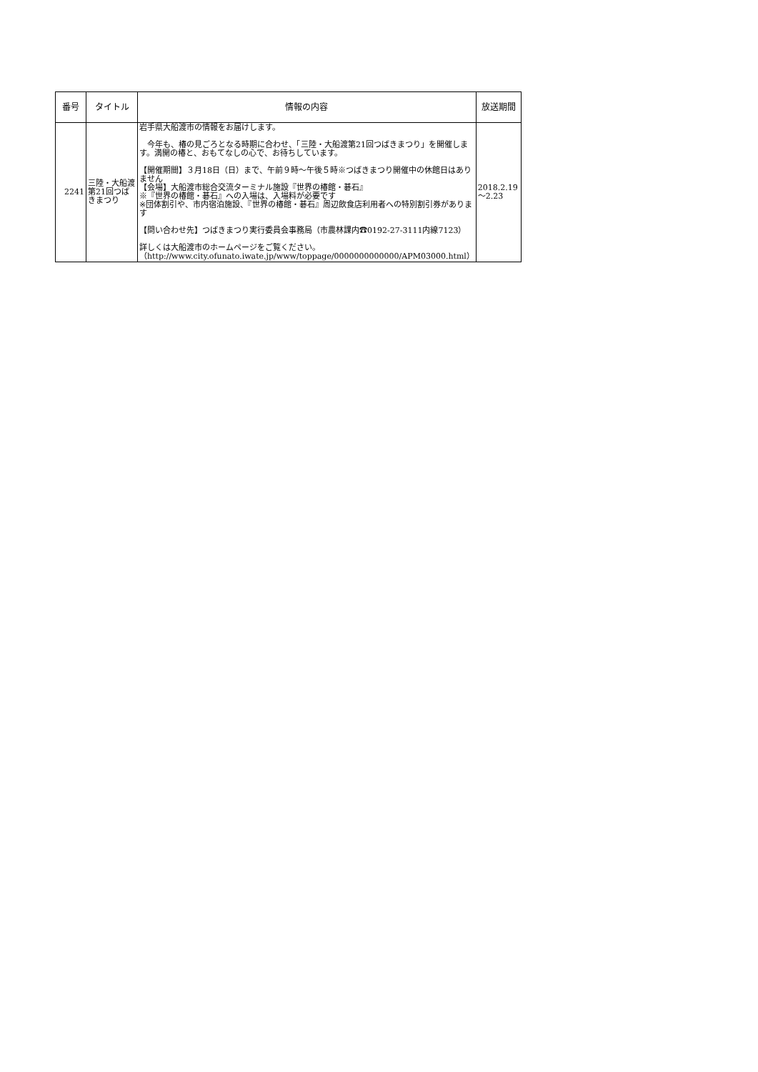| 番号 | タイトル | 情報の内容 | 放送期間 |
| --- | --- | --- | --- |
| 2241 | 三陸・大船渡 第21回つばきまつり | 岩手県大船渡市の情報をお届けします。 今年も、椿の見ごろとなる時期に合わせ、「三陸・大船渡第21回つばきまつり」を開催します。満開の椿と、おもてなしの心で、お待ちしています。 【開催期間】３月18日（日）まで、午前９時～午後５時※つばきまつり開催中の休館日はありません 【会場】大船渡市総合交流ターミナル施設『世界の椿館・碁石』 ※『世界の椿館・碁石』への入場は、入場料が必要です ※団体割引や、市内宿泊施設、『世界の椿館・碁石』周辺飲食店利用者への特別割引券があります 【問い合わせ先】つばきまつり実行委員会事務局（市農林課内☎0192-27-3111内線7123） 詳しくは大船渡市のホームページをご覧ください。 （http://www.city.ofunato.iwate.jp/www/toppage/0000000000000/APM03000.html） | 2018.2.19～2.23 |